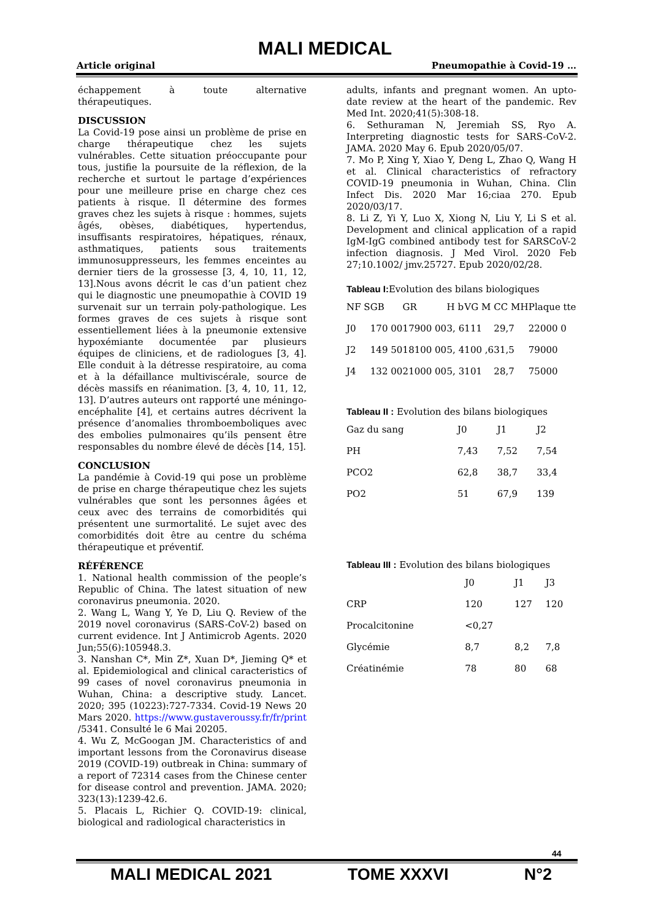MALI MEDICAL
Article original Pneumopathie à Covid-19 …
échappement à toute alternative thérapeutiques.
DISCUSSION
La Covid-19 pose ainsi un problème de prise en charge thérapeutique chez les sujets vulnérables. Cette situation préoccupante pour tous, justifie la poursuite de la réflexion, de la recherche et surtout le partage d’expériences pour une meilleure prise en charge chez ces patients à risque. Il détermine des formes graves chez les sujets à risque : hommes, sujets âgés, obèses, diabétiques, hypertendus, insuffisants respiratoires, hépatiques, rénaux, asthmatiques, patients sous traitements immunosuppresseurs, les femmes enceintes au dernier tiers de la grossesse [3, 4, 10, 11, 12, 13].Nous avons décrit le cas d’un patient chez qui le diagnostic une pneumopathie à COVID 19 survenait sur un terrain poly-pathologique. Les formes graves de ces sujets à risque sont essentiellement liées à la pneumonie extensive hypoxémiante documentée par plusieurs équipes de cliniciens, et de radiologues [3, 4]. Elle conduit à la détresse respiratoire, au coma et à la défaillance multiviscérale, source de décès massifs en réanimation. [3, 4, 10, 11, 12, 13]. D’autres auteurs ont rapporté une méningo-encéphalite [4], et certains autres décrivent la présence d’anomalies thromboemboliques avec des embolies pulmonaires qu’ils pensent être responsables du nombre élevé de décès [14, 15].
CONCLUSION
La pandémie à Covid-19 qui pose un problème de prise en charge thérapeutique chez les sujets vulnérables que sont les personnes âgées et ceux avec des terrains de comorbidités qui présentent une surmortalité. Le sujet avec des comorbidités doit être au centre du schéma thérapeutique et préventif.
RÉFÉRENCE
1. National health commission of the people’s Republic of China. The latest situation of new coronavirus pneumonia. 2020.
2. Wang L, Wang Y, Ye D, Liu Q. Review of the 2019 novel coronavirus (SARS-CoV-2) based on current evidence. Int J Antimicrob Agents. 2020 Jun;55(6):105948.3.
3. Nanshan C*, Min Z*, Xuan D*, Jieming Q* et al. Epidemiological and clinical caracteristics of 99 cases of novel coronavirus pneumonia in Wuhan, China: a descriptive study. Lancet. 2020; 395 (10223):727-7334. Covid-19 News 20 Mars 2020. https://www.gustaveroussy.fr/fr/print /5341. Consulté le 6 Mai 20205.
4. Wu Z, McGoogan JM. Characteristics of and important lessons from the Coronavirus disease 2019 (COVID-19) outbreak in China: summary of a report of 72314 cases from the Chinese center for disease control and prevention. JAMA. 2020; 323(13):1239-42.6.
5. Placais L, Richier Q. COVID-19: clinical, biological and radiological characteristics in
adults, infants and pregnant women. An upto-date review at the heart of the pandemic. Rev Med Int. 2020;41(5):308-18.
6. Sethuraman N, Jeremiah SS, Ryo A. Interpreting diagnostic tests for SARS-CoV-2. JAMA. 2020 May 6. Epub 2020/05/07.
7. Mo P, Xing Y, Xiao Y, Deng L, Zhao Q, Wang H et al. Clinical characteristics of refractory COVID-19 pneumonia in Wuhan, China. Clin Infect Dis. 2020 Mar 16;ciaa 270. Epub 2020/03/17.
8. Li Z, Yi Y, Luo X, Xiong N, Liu Y, Li S et al. Development and clinical application of a rapid IgM-IgG combined antibody test for SARSCoV-2 infection diagnosis. J Med Virol. 2020 Feb 27;10.1002/ jmv.25727. Epub 2020/02/28.
Tableau I: Evolution des bilans biologiques
| NF S | GB | GR | H b | VG M | CC MH | Plaque tte |
| J0 | 170 00 | 17900 00 | 3, 6 | 111 | 29,7 | 22000 0 |
| J2 | 149 50 | 18100 00 | 5, 4 | 100 ,6 | 31,5 | 79000 |
| J4 | 132 00 | 21000 00 | 5, 3 | 101 | 28,7 | 75000 |
Tableau II : Evolution des bilans biologiques
| Gaz du sang | J0 | J1 | J2 |
| PH | 7,43 | 7,52 | 7,54 |
| PCO2 | 62,8 | 38,7 | 33,4 |
| PO2 | 51 | 67,9 | 139 |
Tableau III : Evolution des bilans biologiques
| | J0 | J1 | J3 |
| CRP | 120 | 127 | 120 |
| Procalcitonine | <0,27 | | |
| Glycémie | 8,7 | 8,2 | 7,8 |
| Créatinémie | 78 | 80 | 68 |
44
MALI MEDICAL 2021 TOME XXXVI N°2